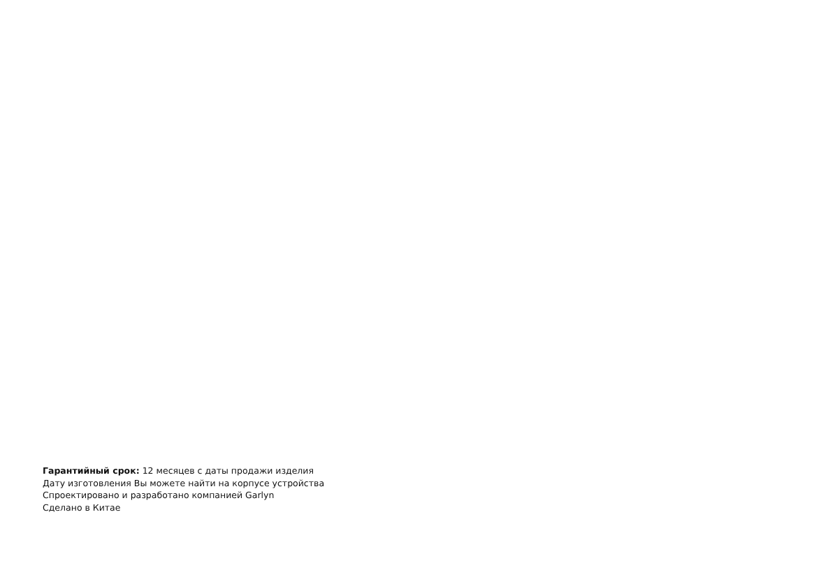Гарантийный срок: 12 месяцев с даты продажи изделия
Дату изготовления Вы можете найти на корпусе устройства
Спроектировано и разработано компанией Garlyn
Сделано в Китае